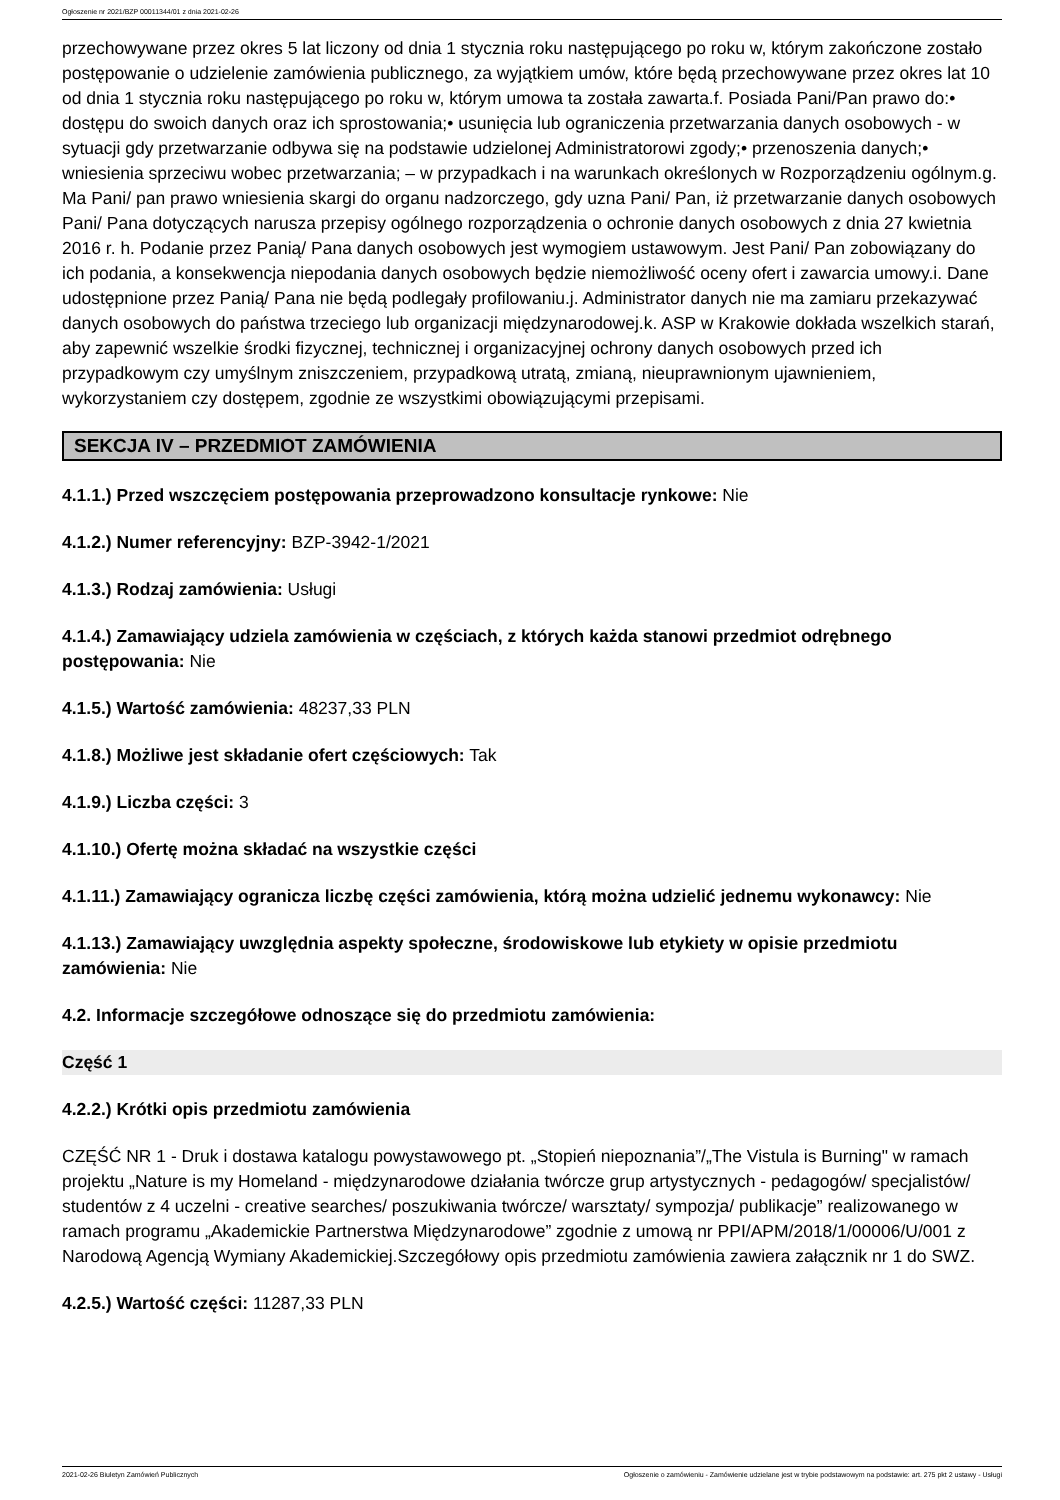Ogłoszenie nr 2021/BZP 00011344/01 z dnia 2021-02-26
przechowywane przez okres 5 lat liczony od dnia 1 stycznia roku następującego po roku w, którym zakończone zostało postępowanie o udzielenie zamówienia publicznego, za wyjątkiem umów, które będą przechowywane przez okres lat 10 od dnia 1 stycznia roku następującego po roku w, którym umowa ta została zawarta.f. Posiada Pani/Pan prawo do:• dostępu do swoich danych oraz ich sprostowania;• usunięcia lub ograniczenia przetwarzania danych osobowych - w sytuacji gdy przetwarzanie odbywa się na podstawie udzielonej Administratorowi zgody;• przenoszenia danych;• wniesienia sprzeciwu wobec przetwarzania; – w przypadkach i na warunkach określonych w Rozporządzeniu ogólnym.g. Ma Pani/ pan prawo wniesienia skargi do organu nadzorczego, gdy uzna Pani/ Pan, iż przetwarzanie danych osobowych Pani/ Pana dotyczących narusza przepisy ogólnego rozporządzenia o ochronie danych osobowych z dnia 27 kwietnia 2016 r. h. Podanie przez Panią/ Pana danych osobowych jest wymogiem ustawowym. Jest Pani/ Pan zobowiązany do ich podania, a konsekwencja niepodania danych osobowych będzie niemożliwość oceny ofert i zawarcia umowy.i. Dane udostępnione przez Panią/ Pana nie będą podlegały profilowaniu.j. Administrator danych nie ma zamiaru przekazywać danych osobowych do państwa trzeciego lub organizacji międzynarodowej.k. ASP w Krakowie dokłada wszelkich starań, aby zapewnić wszelkie środki fizycznej, technicznej i organizacyjnej ochrony danych osobowych przed ich przypadkowym czy umyślnym zniszczeniem, przypadkową utratą, zmianą, nieuprawnionym ujawnieniem, wykorzystaniem czy dostępem, zgodnie ze wszystkimi obowiązującymi przepisami.
SEKCJA IV – PRZEDMIOT ZAMÓWIENIA
4.1.1.) Przed wszczęciem postępowania przeprowadzono konsultacje rynkowe: Nie
4.1.2.) Numer referencyjny: BZP-3942-1/2021
4.1.3.) Rodzaj zamówienia: Usługi
4.1.4.) Zamawiający udziela zamówienia w częściach, z których każda stanowi przedmiot odrębnego postępowania: Nie
4.1.5.) Wartość zamówienia: 48237,33 PLN
4.1.8.) Możliwe jest składanie ofert częściowych: Tak
4.1.9.) Liczba części: 3
4.1.10.) Ofertę można składać na wszystkie części
4.1.11.) Zamawiający ogranicza liczbę części zamówienia, którą można udzielić jednemu wykonawcy: Nie
4.1.13.) Zamawiający uwzględnia aspekty społeczne, środowiskowe lub etykiety w opisie przedmiotu zamówienia: Nie
4.2. Informacje szczegółowe odnoszące się do przedmiotu zamówienia:
Część 1
4.2.2.) Krótki opis przedmiotu zamówienia
CZĘŚĆ NR 1 - Druk i dostawa katalogu powystawowego pt. „Stopień niepoznania”/„The Vistula is Burning" w ramach projektu „Nature is my Homeland - międzynarodowe działania twórcze grup artystycznych - pedagogów/ specjalistów/ studentów z 4 uczelni - creative searches/ poszukiwania twórcze/ warsztaty/ sympozja/ publikacje” realizowanego w ramach programu „Akademickie Partnerstwa Międzynarodowe” zgodnie z umową nr PPI/APM/2018/1/00006/U/001 z Narodową Agencją Wymiany Akademickiej.Szczegółowy opis przedmiotu zamówienia zawiera załącznik nr 1 do SWZ.
4.2.5.) Wartość części: 11287,33 PLN
2021-02-26 Biuletyn Zamówień Publicznych Ogłoszenie o zamówieniu - Zamówienie udzielane jest w trybie podstawowym na podstawie: art. 275 pkt 2 ustawy - Usługi